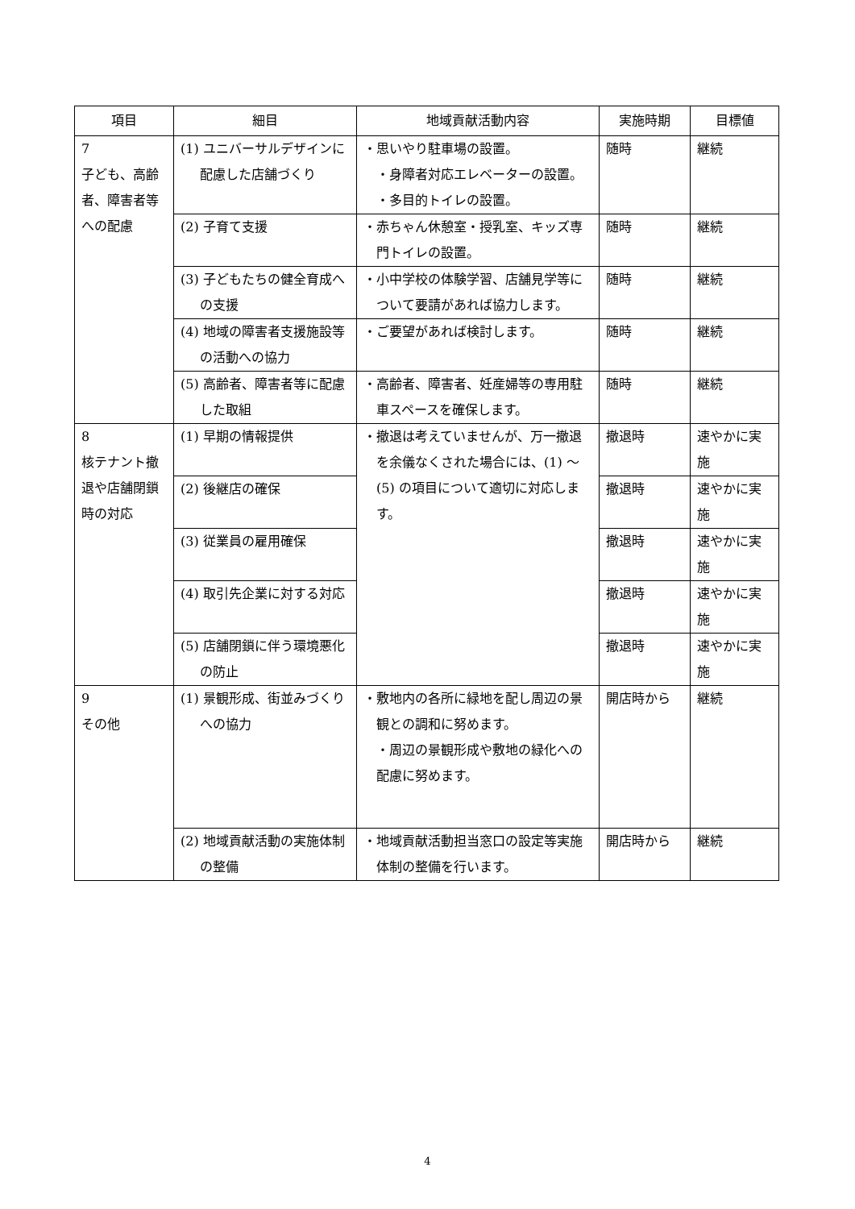| 項目 | 細目 | 地域貢献活動内容 | 実施時期 | 目標値 |
| --- | --- | --- | --- | --- |
| 7 子ども、高齢者、障害者等への配慮 | (1) ユニバーサルデザインに配慮した店舗づくり | ・思いやり駐車場の設置。 ・身障者対応エレベーターの設置。 ・多目的トイレの設置。 | 随時 | 継続 |
| | (2) 子育て支援 | ・赤ちゃん休憩室・授乳室、キッズ専門トイレの設置。 | 随時 | 継続 |
| | (3) 子どもたちの健全育成への支援 | ・小中学校の体験学習、店舗見学等について要請があれば協力します。 | 随時 | 継続 |
| | (4) 地域の障害者支援施設等の活動への協力 | ・ご要望があれば検討します。 | 随時 | 継続 |
| | (5) 高齢者、障害者等に配慮した取組 | ・高齢者、障害者、妊産婦等の専用駐車スペースを確保します。 | 随時 | 継続 |
| 8 核テナント撤退や店舗閉鎖時の対応 | (1) 早期の情報提供 | ・撤退は考えていませんが、万一撤退を余儀なくされた場合には、(1) ～ (5) の項目について適切に対応します。 | 撤退時 | 速やかに実施 |
| | (2) 後継店の確保 | | 撤退時 | 速やかに実施 |
| | (3) 従業員の雇用確保 | | 撤退時 | 速やかに実施 |
| | (4) 取引先企業に対する対応 | | 撤退時 | 速やかに実施 |
| | (5) 店舗閉鎖に伴う環境悪化の防止 | | 撤退時 | 速やかに実施 |
| 9 その他 | (1) 景観形成、街並みづくりへの協力 | ・敷地内の各所に緑地を配し周辺の景観との調和に努めます。 ・周辺の景観形成や敷地の緑化への配慮に努めます。 | 開店時から | 継続 |
| | (2) 地域貢献活動の実施体制の整備 | ・地域貢献活動担当窓口の設定等実施体制の整備を行います。 | 開店時から | 継続 |
4